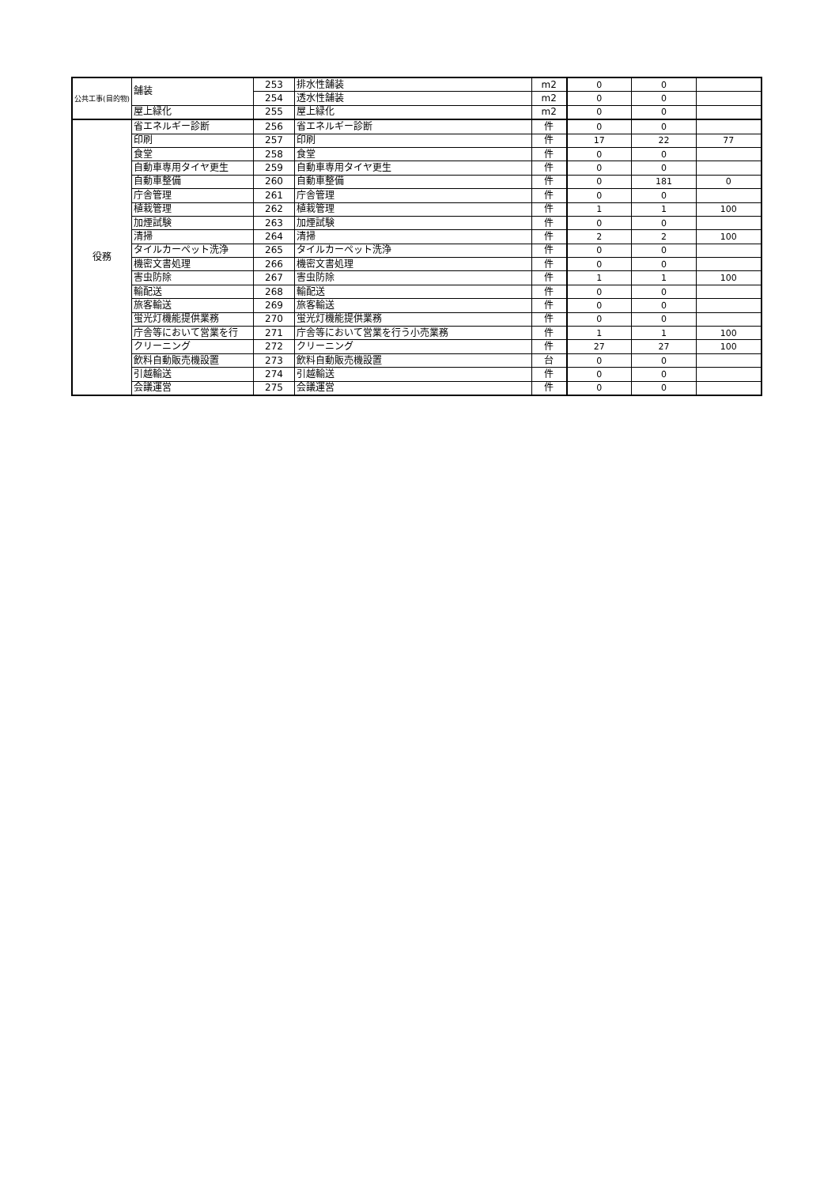| 公共工事(目的物) | 舗装 | 253 | 排水性舗装 | m2 | 0 | 0 | |
| | | 254 | 透水性舗装 | m2 | 0 | 0 | |
| | 屋上緑化 | 255 | 屋上緑化 | m2 | 0 | 0 | |
| 役務 | 省エネルギー診断 | 256 | 省エネルギー診断 | 件 | 0 | 0 | |
| | 印刷 | 257 | 印刷 | 件 | 17 | 22 | 77 |
| | 食堂 | 258 | 食堂 | 件 | 0 | 0 | |
| | 自動車専用タイヤ更生 | 259 | 自動車専用タイヤ更生 | 件 | 0 | 0 | |
| | 自動車整備 | 260 | 自動車整備 | 件 | 0 | 181 | 0 |
| | 庁舎管理 | 261 | 庁舎管理 | 件 | 0 | 0 | |
| | 植栽管理 | 262 | 植栽管理 | 件 | 1 | 1 | 100 |
| | 加煙試験 | 263 | 加煙試験 | 件 | 0 | 0 | |
| | 清掃 | 264 | 清掃 | 件 | 2 | 2 | 100 |
| | タイルカーペット洗浄 | 265 | タイルカーペット洗浄 | 件 | 0 | 0 | |
| | 機密文書処理 | 266 | 機密文書処理 | 件 | 0 | 0 | |
| | 害虫防除 | 267 | 害虫防除 | 件 | 1 | 1 | 100 |
| | 輸配送 | 268 | 輸配送 | 件 | 0 | 0 | |
| | 旅客輸送 | 269 | 旅客輸送 | 件 | 0 | 0 | |
| | 蛍光灯機能提供業務 | 270 | 蛍光灯機能提供業務 | 件 | 0 | 0 | |
| | 庁舎等において営業を行 | 271 | 庁舎等において営業を行う小売業務 | 件 | 1 | 1 | 100 |
| | クリーニング | 272 | クリーニング | 件 | 27 | 27 | 100 |
| | 飲料自動販売機設置 | 273 | 飲料自動販売機設置 | 台 | 0 | 0 | |
| | 引越輸送 | 274 | 引越輸送 | 件 | 0 | 0 | |
| | 会議運営 | 275 | 会議運営 | 件 | 0 | 0 | |